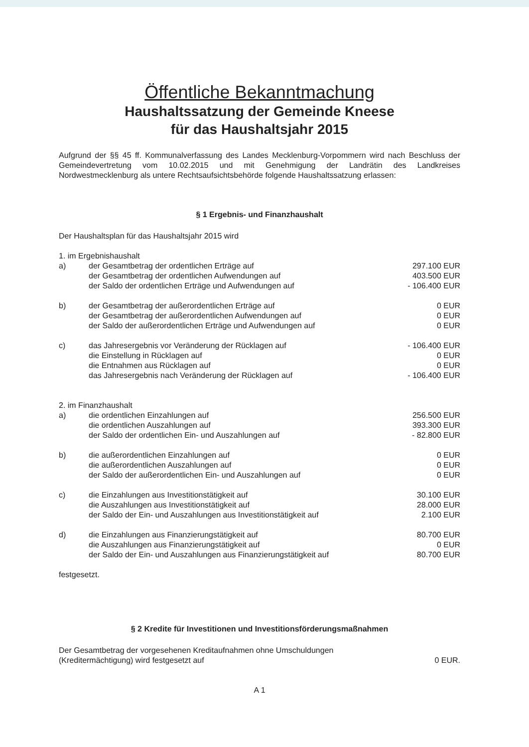Öffentliche Bekanntmachung
Haushaltssatzung der Gemeinde Kneese
für das Haushaltsjahr 2015
Aufgrund der §§ 45 ff. Kommunalverfassung des Landes Mecklenburg-Vorpommern wird nach Beschluss der Gemeindevertretung vom 10.02.2015 und mit Genehmigung der Landrätin des Landkreises Nordwestmecklenburg als untere Rechtsaufsichtsbehörde folgende Haushaltssatzung erlassen:
§ 1 Ergebnis- und Finanzhaushalt
Der Haushaltsplan für das Haushaltsjahr 2015 wird
| 1. im Ergebnishaushalt | | |
| a) | der Gesamtbetrag der ordentlichen Erträge auf | 297.100 EUR |
| | der Gesamtbetrag der ordentlichen Aufwendungen auf | 403.500 EUR |
| | der Saldo der ordentlichen Erträge und Aufwendungen auf | - 106.400 EUR |
| b) | der Gesamtbetrag der außerordentlichen Erträge auf | 0 EUR |
| | der Gesamtbetrag der außerordentlichen Aufwendungen auf | 0 EUR |
| | der Saldo der außerordentlichen Erträge und Aufwendungen auf | 0 EUR |
| c) | das Jahresergebnis vor Veränderung der Rücklagen auf | - 106.400 EUR |
| | die Einstellung in Rücklagen auf | 0 EUR |
| | die Entnahmen aus Rücklagen auf | 0 EUR |
| | das Jahresergebnis nach Veränderung der Rücklagen auf | - 106.400 EUR |
| 2. im Finanzhaushalt | | |
| a) | die ordentlichen Einzahlungen auf | 256.500 EUR |
| | die ordentlichen Auszahlungen auf | 393.300 EUR |
| | der Saldo der ordentlichen Ein- und Auszahlungen auf | - 82.800 EUR |
| b) | die außerordentlichen Einzahlungen auf | 0 EUR |
| | die außerordentlichen Auszahlungen auf | 0 EUR |
| | der Saldo der außerordentlichen Ein- und Auszahlungen auf | 0 EUR |
| c) | die Einzahlungen aus Investitionstätigkeit auf | 30.100 EUR |
| | die Auszahlungen aus Investitionstätigkeit auf | 28.000 EUR |
| | der Saldo der Ein- und Auszahlungen aus Investitionstätigkeit auf | 2.100 EUR |
| d) | die Einzahlungen aus Finanzierungstätigkeit auf | 80.700 EUR |
| | die Auszahlungen aus Finanzierungstätigkeit auf | 0 EUR |
| | der Saldo der Ein- und Auszahlungen aus Finanzierungstätigkeit auf | 80.700 EUR |
festgesetzt.
§ 2 Kredite für Investitionen und Investitionsförderungsmaßnahmen
| Der Gesamtbetrag der vorgesehenen Kreditaufnahmen ohne Umschuldungen (Kreditermächtigung) wird festgesetzt auf | 0 EUR. |
A 1